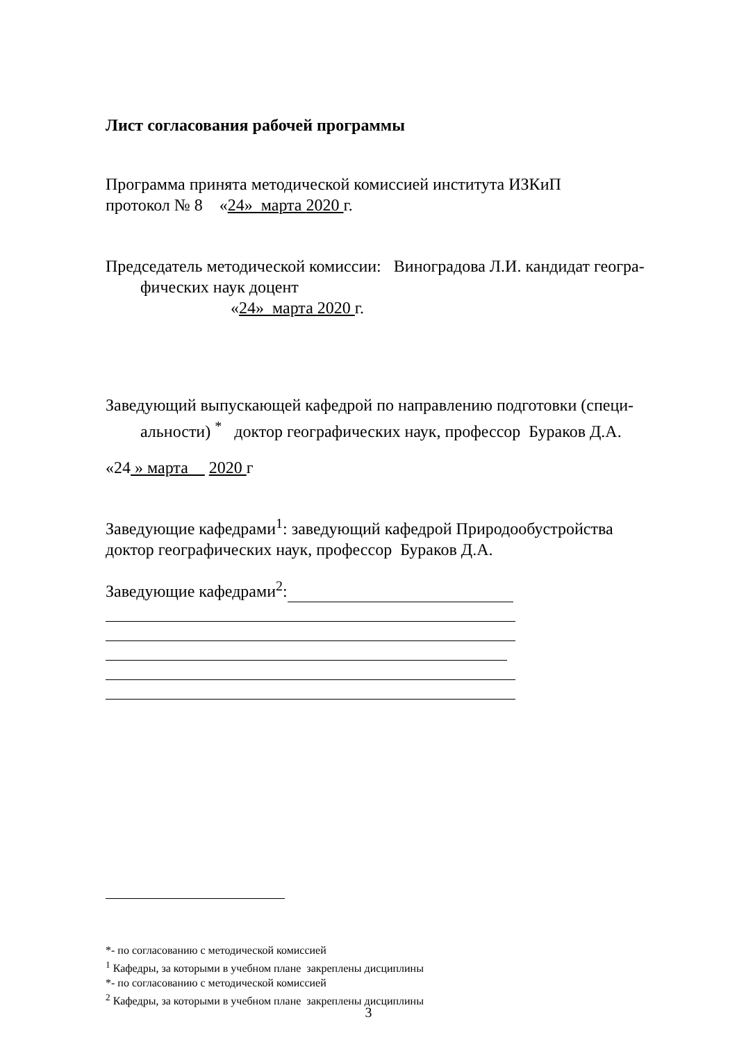Лист согласования рабочей программы
Программа принята методической комиссией института ИЗКиП
протокол № 8 «24» марта 2020 г.
Председатель методической комиссии: Виноградова Л.И. кандидат геогра-
фических наук доцент
«24» марта 2020 г.
Заведующий выпускающей кафедрой по направлению подготовки (специ-
альности) <sup>*</sup> доктор географических наук, профессор Бураков Д.А.
«24 » марта 2020 г
Заведующие кафедрами<sup>1</sup>: заведующий кафедрой Природообустройства
доктор географических наук, профессор Бураков Д.А.
Заведующие кафедрами<sup>2</sup>:
*- по согласованию с методической комиссией
<sup>1</sup> Кафедры, за которыми в учебном плане закреплены дисциплины
*- по согласованию с методической комиссией
<sup>2</sup> Кафедры, за которыми в учебном плане закреплены дисциплины
3